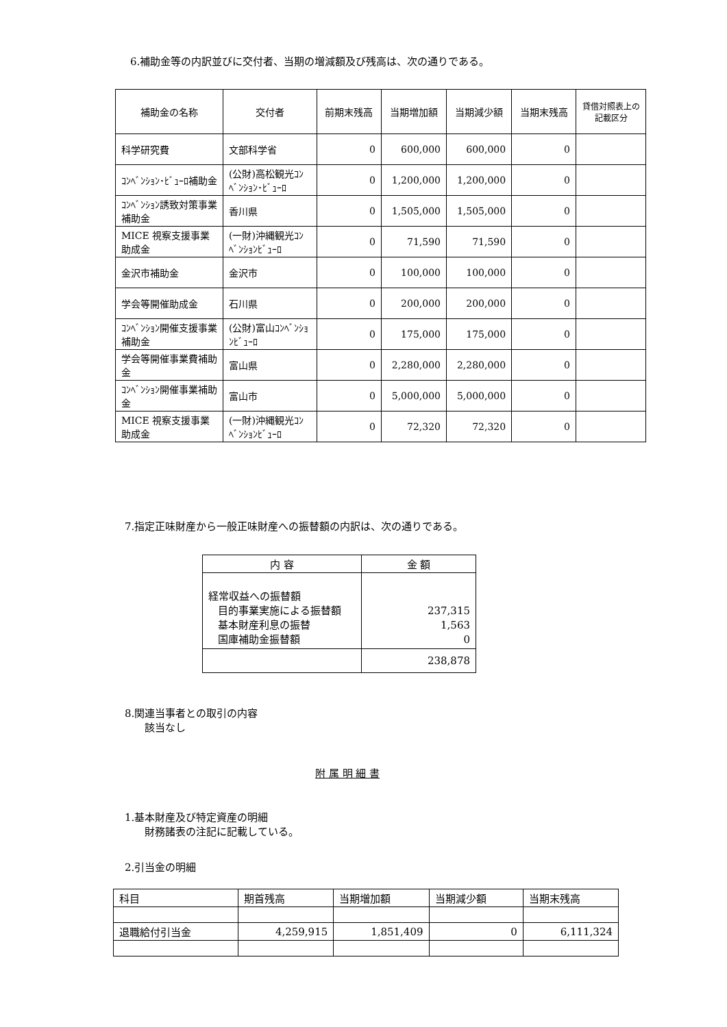6.補助金等の内訳並びに交付者、当期の増減額及び残高は、次の通りである。
| 補助金の名称 | 交付者 | 前期末残高 | 当期増加額 | 当期減少額 | 当期末残高 | 貸借対照表上の記載区分 |
| --- | --- | --- | --- | --- | --- | --- |
| 科学研究費 | 文部科学省 | 0 | 600,000 | 600,000 | 0 | |
| ｺﾝﾍﾞﾝｼｮﾝ･ﾋﾞｭｰﾛ補助金 | (公財)高松観光ｺﾝﾍﾞﾝｼｮﾝ･ﾋﾞｭｰﾛ | 0 | 1,200,000 | 1,200,000 | 0 | |
| ｺﾝﾍﾞﾝｼｮﾝ誘致対策事業補助金 | 香川県 | 0 | 1,505,000 | 1,505,000 | 0 | |
| MICE 視察支援事業助成金 | (一財)沖縄観光ｺﾝﾍﾞﾝｼｮﾝﾋﾞｭｰﾛ | 0 | 71,590 | 71,590 | 0 | |
| 金沢市補助金 | 金沢市 | 0 | 100,000 | 100,000 | 0 | |
| 学会等開催助成金 | 石川県 | 0 | 200,000 | 200,000 | 0 | |
| ｺﾝﾍﾞﾝｼｮﾝ開催支援事業補助金 | (公財)富山ｺﾝﾍﾞﾝｼｮﾝﾋﾞｭｰﾛ | 0 | 175,000 | 175,000 | 0 | |
| 学会等開催事業費補助金 | 富山県 | 0 | 2,280,000 | 2,280,000 | 0 | |
| ｺﾝﾍﾞﾝｼｮﾝ開催事業補助金 | 富山市 | 0 | 5,000,000 | 5,000,000 | 0 | |
| MICE 視察支援事業助成金 | (一財)沖縄観光ｺﾝﾍﾞﾝｼｮﾝﾋﾞｭｰﾛ | 0 | 72,320 | 72,320 | 0 | |
7.指定正味財産から一般正味財産への振替額の内訳は、次の通りである。
| 内 容 | 金 額 |
| --- | --- |
| 経常収益への振替額 目的事業実施による振替額 基本財産利息の振替 国庫補助金振替額 | 237,315 1,563 0 |
| | 238,878 |
8.関連当事者との取引の内容
該当なし
附 属 明 細 書
1.基本財産及び特定資産の明細
財務諸表の注記に記載している。
2.引当金の明細
| 科目 | 期首残高 | 当期増加額 | 当期減少額 | 当期末残高 |
| 退職給付引当金 | 4,259,915 | 1,851,409 | 0 | 6,111,324 |